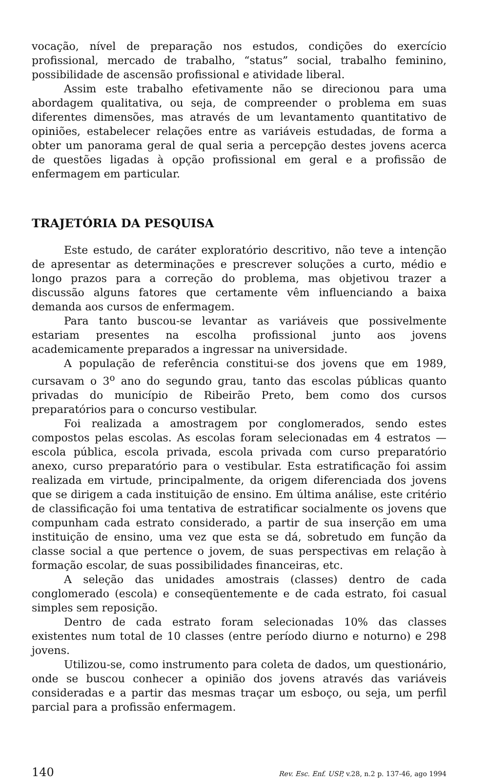vocação, nível de preparação nos estudos, condições do exercício profissional, mercado de trabalho, “status” social, trabalho feminino, possibilidade de ascensão profissional e atividade liberal.
Assim este trabalho efetivamente não se direcionou para uma abordagem qualitativa, ou seja, de compreender o problema em suas diferentes dimensões, mas através de um levantamento quantitativo de opiniões, estabelecer relações entre as variáveis estudadas, de forma a obter um panorama geral de qual seria a percepção destes jovens acerca de questões ligadas à opção profissional em geral e a profissão de enfermagem em particular.
TRAJETÓRIA DA PESQUISA
Este estudo, de caráter exploratório descritivo, não teve a intenção de apresentar as determinações e prescrever soluções a curto, médio e longo prazos para a correção do problema, mas objetivou trazer a discussão alguns fatores que certamente vêm influenciando a baixa demanda aos cursos de enfermagem.
Para tanto buscou-se levantar as variáveis que possivelmente estariam presentes na escolha profissional junto aos jovens academicamente preparados a ingressar na universidade.
A população de referência constitui-se dos jovens que em 1989, cursavam o 3<sup>o</sup> ano do segundo grau, tanto das escolas públicas quanto privadas do município de Ribeirão Preto, bem como dos cursos preparatórios para o concurso vestibular.
Foi realizada a amostragem por conglomerados, sendo estes compostos pelas escolas. As escolas foram selecionadas em 4 estratos — escola pública, escola privada, escola privada com curso preparatório anexo, curso preparatório para o vestibular. Esta estratificação foi assim realizada em virtude, principalmente, da origem diferenciada dos jovens que se dirigem a cada instituição de ensino. Em última análise, este critério de classificação foi uma tentativa de estratificar socialmente os jovens que compunham cada estrato considerado, a partir de sua inserção em uma instituição de ensino, uma vez que esta se dá, sobretudo em função da classe social a que pertence o jovem, de suas perspectivas em relação à formação escolar, de suas possibilidades financeiras, etc.
A seleção das unidades amostrais (classes) dentro de cada conglomerado (escola) e conseqüentemente e de cada estrato, foi casual simples sem reposição.
Dentro de cada estrato foram selecionadas 10% das classes existentes num total de 10 classes (entre período diurno e noturno) e 298 jovens.
Utilizou-se, como instrumento para coleta de dados, um questionário, onde se buscou conhecer a opinião dos jovens através das variáveis consideradas e a partir das mesmas traçar um esboço, ou seja, um perfil parcial para a profissão enfermagem.
140 Rev. Esc. Enf. USP, v.28, n.2 p. 137-46, ago 1994